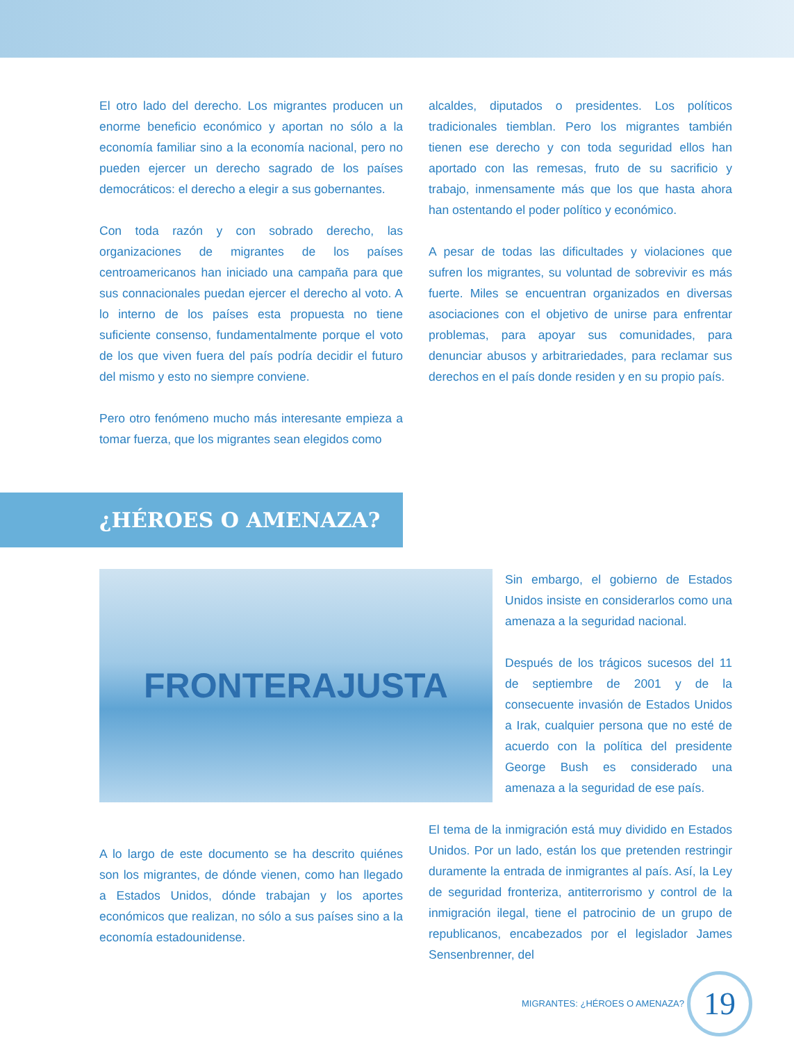El otro lado del derecho. Los migrantes producen un enorme beneficio económico y aportan no sólo a la economía familiar sino a la economía nacional, pero no pueden ejercer un derecho sagrado de los países democráticos: el derecho a elegir a sus gobernantes.
Con toda razón y con sobrado derecho, las organizaciones de migrantes de los países centroamericanos han iniciado una campaña para que sus connacionales puedan ejercer el derecho al voto. A lo interno de los países esta propuesta no tiene suficiente consenso, fundamentalmente porque el voto de los que viven fuera del país podría decidir el futuro del mismo y esto no siempre conviene.
Pero otro fenómeno mucho más interesante empieza a tomar fuerza, que los migrantes sean elegidos como
alcaldes, diputados o presidentes. Los políticos tradicionales tiemblan. Pero los migrantes también tienen ese derecho y con toda seguridad ellos han aportado con las remesas, fruto de su sacrificio y trabajo, inmensamente más que los que hasta ahora han ostentando el poder político y económico.
A pesar de todas las dificultades y violaciones que sufren los migrantes, su voluntad de sobrevivir es más fuerte. Miles se encuentran organizados en diversas asociaciones con el objetivo de unirse para enfrentar problemas, para apoyar sus comunidades, para denunciar abusos y arbitrariedades, para reclamar sus derechos en el país donde residen y en su propio país.
¿HÉROES O AMENAZA?
FRONTERAJUSTA
Sin embargo, el gobierno de Estados Unidos insiste en considerarlos como una amenaza a la seguridad nacional.
Después de los trágicos sucesos del 11 de septiembre de 2001 y de la consecuente invasión de Estados Unidos a Irak, cualquier persona que no esté de acuerdo con la política del presidente George Bush es considerado una amenaza a la seguridad de ese país.
A lo largo de este documento se ha descrito quiénes son los migrantes, de dónde vienen, como han llegado a Estados Unidos, dónde trabajan y los aportes económicos que realizan, no sólo a sus países sino a la economía estadounidense.
El tema de la inmigración está muy dividido en Estados Unidos. Por un lado, están los que pretenden restringir duramente la entrada de inmigrantes al país. Así, la Ley de seguridad fronteriza, antiterrorismo y control de la inmigración ilegal, tiene el patrocinio de un grupo de republicanos, encabezados por el legislador James Sensenbrenner, del
MIGRANTES: ¿HÉROES O AMENAZA?
19